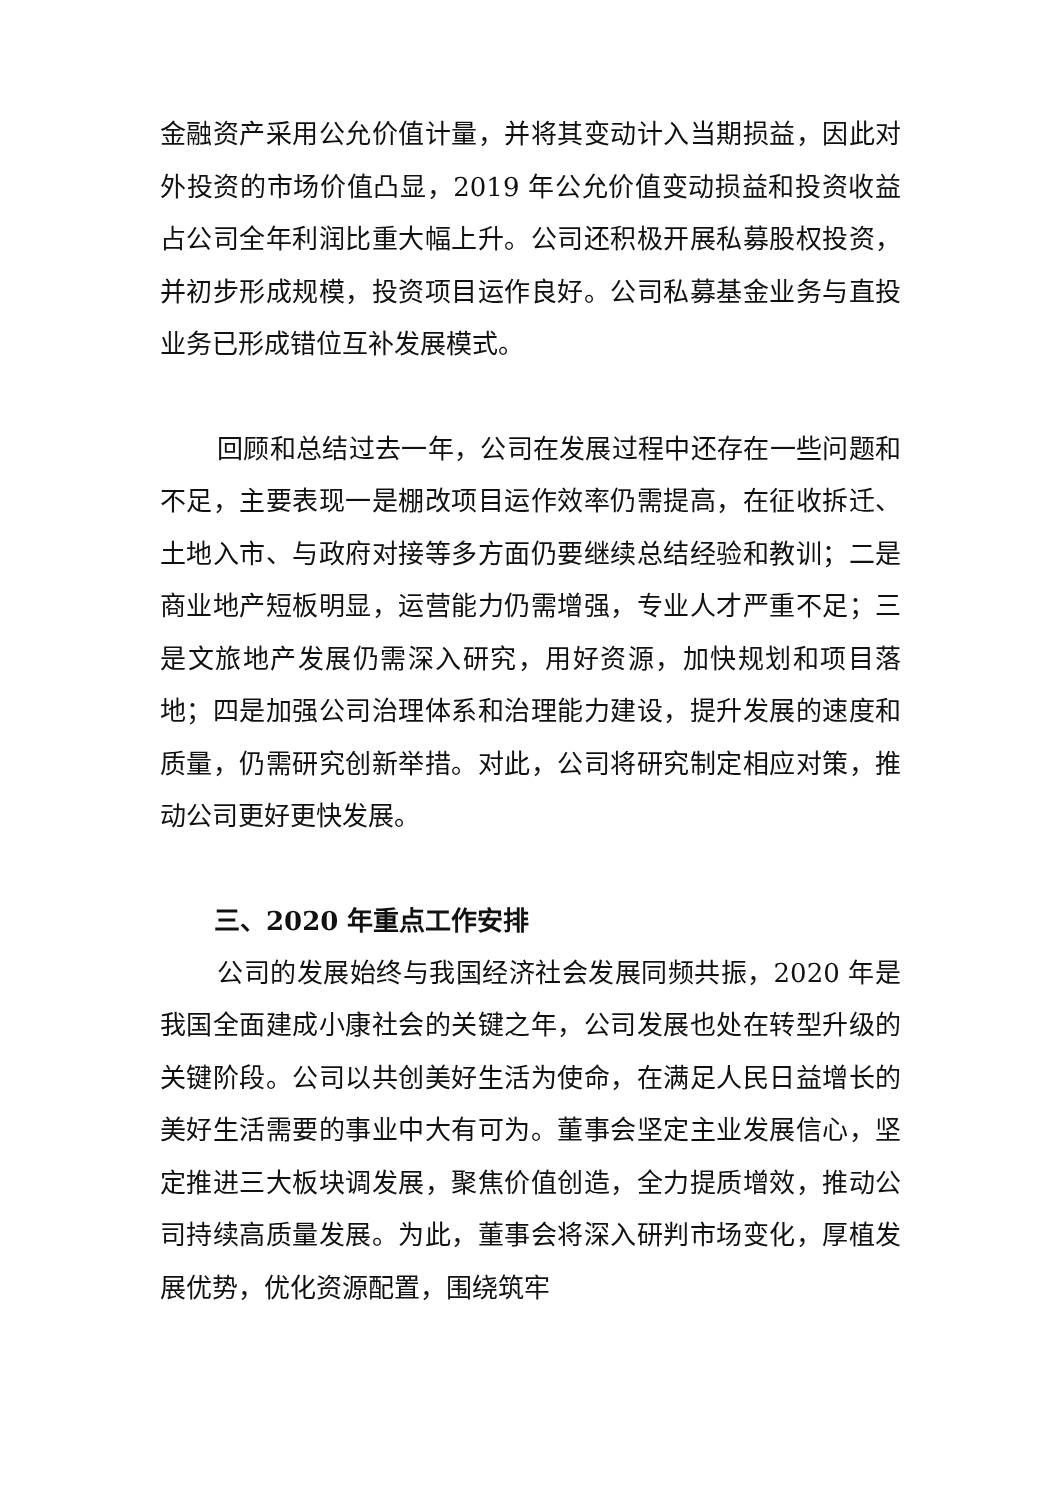金融资产采用公允价值计量，并将其变动计入当期损益，因此对外投资的市场价值凸显，2019 年公允价值变动损益和投资收益占公司全年利润比重大幅上升。公司还积极开展私募股权投资，并初步形成规模，投资项目运作良好。公司私募基金业务与直投业务已形成错位互补发展模式。
回顾和总结过去一年，公司在发展过程中还存在一些问题和不足，主要表现一是棚改项目运作效率仍需提高，在征收拆迁、土地入市、与政府对接等多方面仍要继续总结经验和教训；二是商业地产短板明显，运营能力仍需增强，专业人才严重不足；三是文旅地产发展仍需深入研究，用好资源，加快规划和项目落地；四是加强公司治理体系和治理能力建设，提升发展的速度和质量，仍需研究创新举措。对此，公司将研究制定相应对策，推动公司更好更快发展。
三、2020 年重点工作安排
公司的发展始终与我国经济社会发展同频共振，2020 年是我国全面建成小康社会的关键之年，公司发展也处在转型升级的关键阶段。公司以共创美好生活为使命，在满足人民日益增长的美好生活需要的事业中大有可为。董事会坚定主业发展信心，坚定推进三大板块调发展，聚焦价值创造，全力提质增效，推动公司持续高质量发展。为此，董事会将深入研判市场变化，厚植发展优势，优化资源配置，围绕筑牢